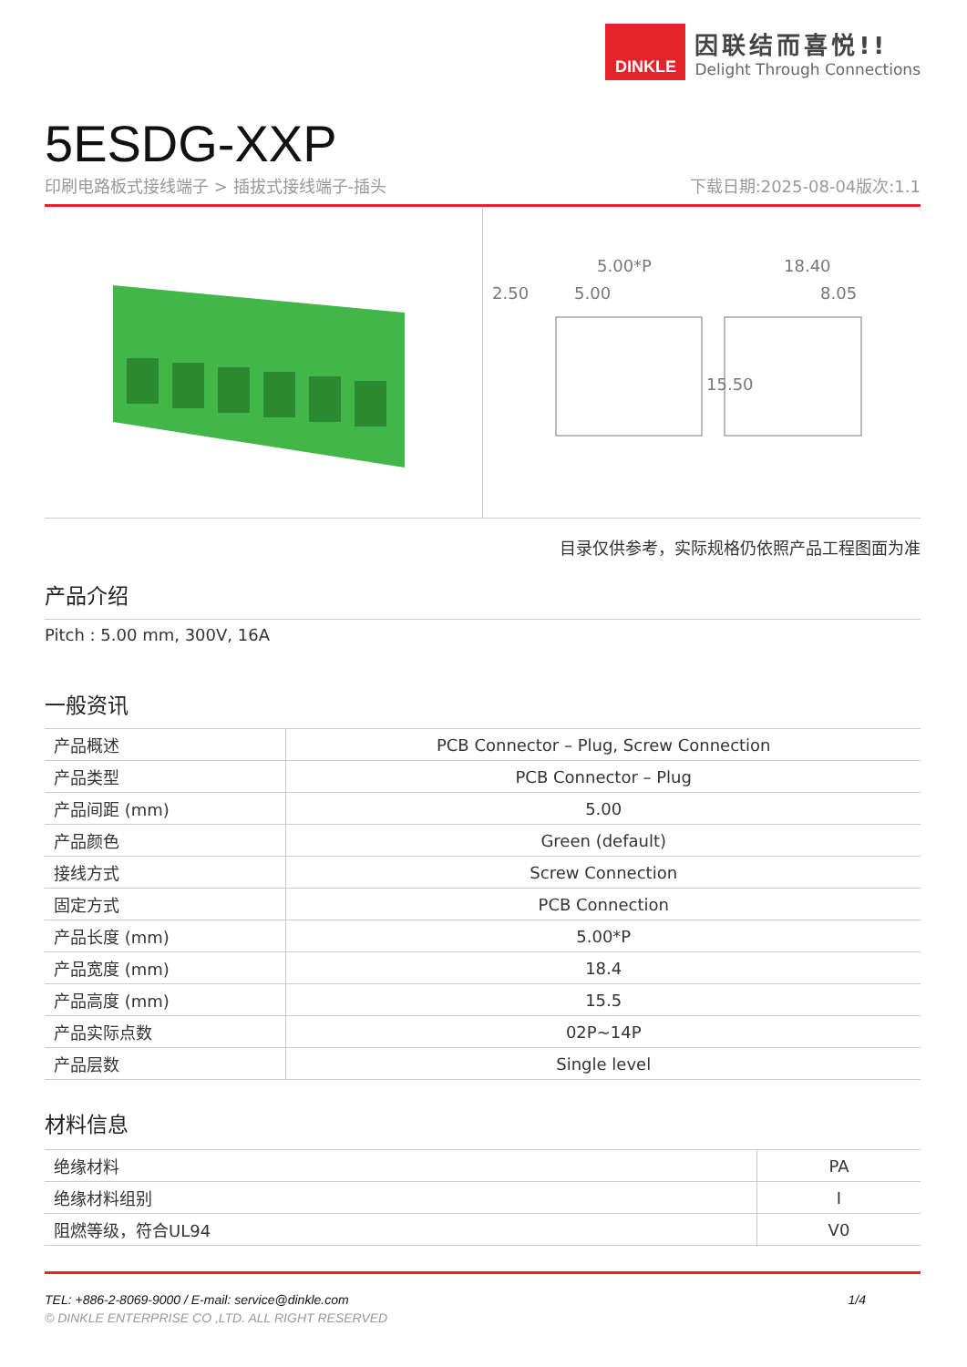DINKLE
因联结而喜悦!!
Delight Through Connections
5ESDG-XXP
印刷电路板式接线端子 > 插拔式接线端子-插头 下载日期:2025-08-04版次:1.1
5.00*P
2.50
5.00
18.40
8.05
15.50
目录仅供参考，实际规格仍依照产品工程图面为准
产品介绍
Pitch : 5.00 mm, 300V, 16A
一般资讯
| 产品概述 | PCB Connector – Plug, Screw Connection |
| 产品类型 | PCB Connector – Plug |
| 产品间距 (mm) | 5.00 |
| 产品颜色 | Green (default) |
| 接线方式 | Screw Connection |
| 固定方式 | PCB Connection |
| 产品长度 (mm) | 5.00*P |
| 产品宽度 (mm) | 18.4 |
| 产品高度 (mm) | 15.5 |
| 产品实际点数 | 02P~14P |
| 产品层数 | Single level |
材料信息
| 绝缘材料 | PA |
| 绝缘材料组别 | I |
| 阻燃等级，符合UL94 | V0 |
TEL: +886-2-8069-9000 / E-mail: service@dinkle.com 1/4
© DINKLE ENTERPRISE CO ,LTD. ALL RIGHT RESERVED